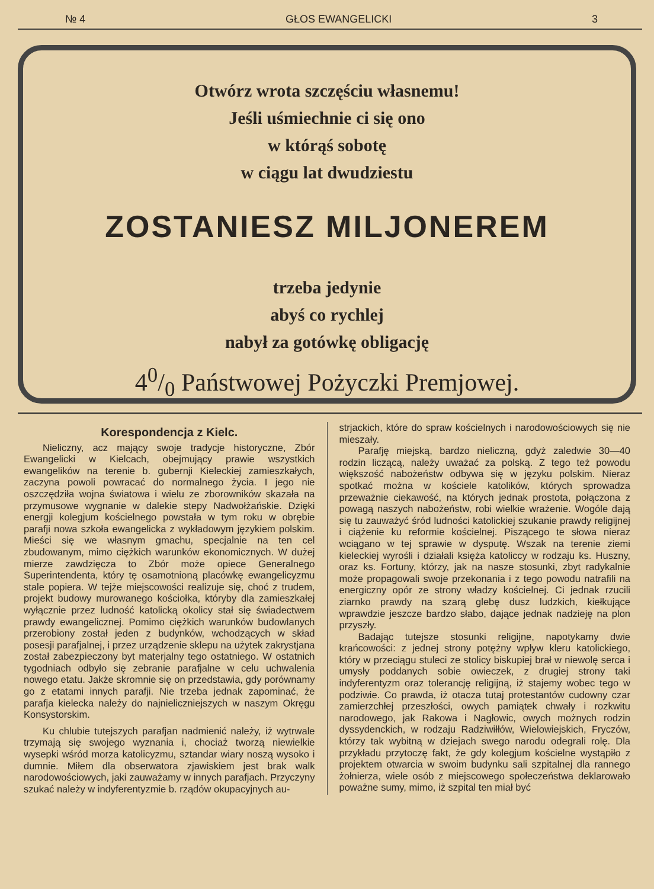№ 4 GŁOS EWANGELICKI 3
Otwórz wrota szczęściu własnemu!
Jeśli uśmiechnie ci się ono
w którąś sobotę
w ciągu lat dwudziestu
ZOSTANIESZ MILJONEREM
trzeba jedynie
abyś co rychlej
nabył za gotówkę obligację
40/0 Państwowej Pożyczki Premjowej.
Korespondencja z Kielc.
Nieliczny, acz mający swoje tradycje historyczne, Zbór Ewangelicki w Kielcach, obejmujący prawie wszystkich ewangelików na terenie b. gubernji Kieleckiej zamieszkałych, zaczyna powoli powracać do normalnego życia. I jego nie oszczędziła wojna światowa i wielu ze zborowników skazała na przymusowe wygnanie w dalekie stepy Nadwołżańskie. Dzięki energji kolegjum kościelnego powstała w tym roku w obrębie parafji nowa szkoła ewangelicka z wykładowym językiem polskim. Mieści się we własnym gmachu, specjalnie na ten cel zbudowanym, mimo ciężkich warunków ekonomicznych. W dużej mierze zawdzięcza to Zbór może opiece Generalnego Superintendenta, który tę osamotnioną placówkę ewangelicyzmu stale popiera. W tejże miejscowości realizuje się, choć z trudem, projekt budowy murowanego kościołka, któryby dla zamieszkałej wyłącznie przez ludność katolicką okolicy stał się świadectwem prawdy ewangelicznej. Pomimo ciężkich warunków budowlanych przerobiony został jeden z budynków, wchodzących w skład posesji parafjalnej, i przez urządzenie sklepu na użytek zakrystjana został zabezpieczony byt materjalny tego ostatniego. W ostatnich tygodniach odbyło się zebranie parafjalne w celu uchwalenia nowego etatu. Jakże skromnie się on przedstawia, gdy porównamy go z etatami innych parafji. Nie trzeba jednak zapominać, że parafja kielecka należy do najnieliczniejszych w naszym Okręgu Konsystorskim.
Ku chlubie tutejszych parafjan nadmienić należy, iż wytrwale trzymają się swojego wyznania i, chociaż tworzą niewielkie wysepki wśród morza katolicyzmu, sztandar wiary noszą wysoko i dumnie. Miłem dla obserwatora zjawiskiem jest brak walk narodowościowych, jaki zauważamy w innych parafjach. Przyczyny szukać należy w indyferentyzmie b. rządów okupacyjnych au-
strjackich, które do spraw kościelnych i narodowościowych się nie mieszały.
Parafję miejską, bardzo nieliczną, gdyż zaledwie 30—40 rodzin liczącą, należy uważać za polską. Z tego też powodu większość nabożeństw odbywa się w języku polskim. Nieraz spotkać można w kościele katolików, których sprowadza przeważnie ciekawość, na których jednak prostota, połączona z powagą naszych nabożeństw, robi wielkie wrażenie. Wogóle dają się tu zauważyć śród ludności katolickiej szukanie prawdy religijnej i ciążenie ku reformie kościelnej. Piszącego te słowa nieraz wciągano w tej sprawie w dysputę. Wszak na terenie ziemi kieleckiej wyrośli i działali księża katoliccy w rodzaju ks. Huszny, oraz ks. Fortuny, którzy, jak na nasze stosunki, zbyt radykalnie może propagowali swoje przekonania i z tego powodu natrafili na energiczny opór ze strony władzy kościelnej. Ci jednak rzucili ziarnko prawdy na szarą glebę dusz ludzkich, kiełkujące wprawdzie jeszcze bardzo słabo, dające jednak nadzieję na plon przyszły.
Badając tutejsze stosunki religijne, napotykamy dwie krańcowości: z jednej strony potężny wpływ kleru katolickiego, który w przeciągu stuleci ze stolicy biskupiej brał w niewolę serca i umysły poddanych sobie owieczek, z drugiej strony taki indyferentyzm oraz tolerancję religijną, iż stajemy wobec tego w podziwie. Co prawda, iż otacza tutaj protestantów cudowny czar zamierzchłej przeszłości, owych pamiątek chwały i rozkwitu narodowego, jak Rakowa i Nagłowic, owych możnych rodzin dyssydenckich, w rodzaju Radziwiłłów, Wielowiejskich, Fryczów, którzy tak wybitną w dziejach swego narodu odegrali rolę. Dla przykładu przytoczę fakt, że gdy kolegjum kościelne wystąpiło z projektem otwarcia w swoim budynku sali szpitalnej dla rannego żołnierza, wiele osób z miejscowego społeczeństwa deklarowało poważne sumy, mimo, iż szpital ten miał być